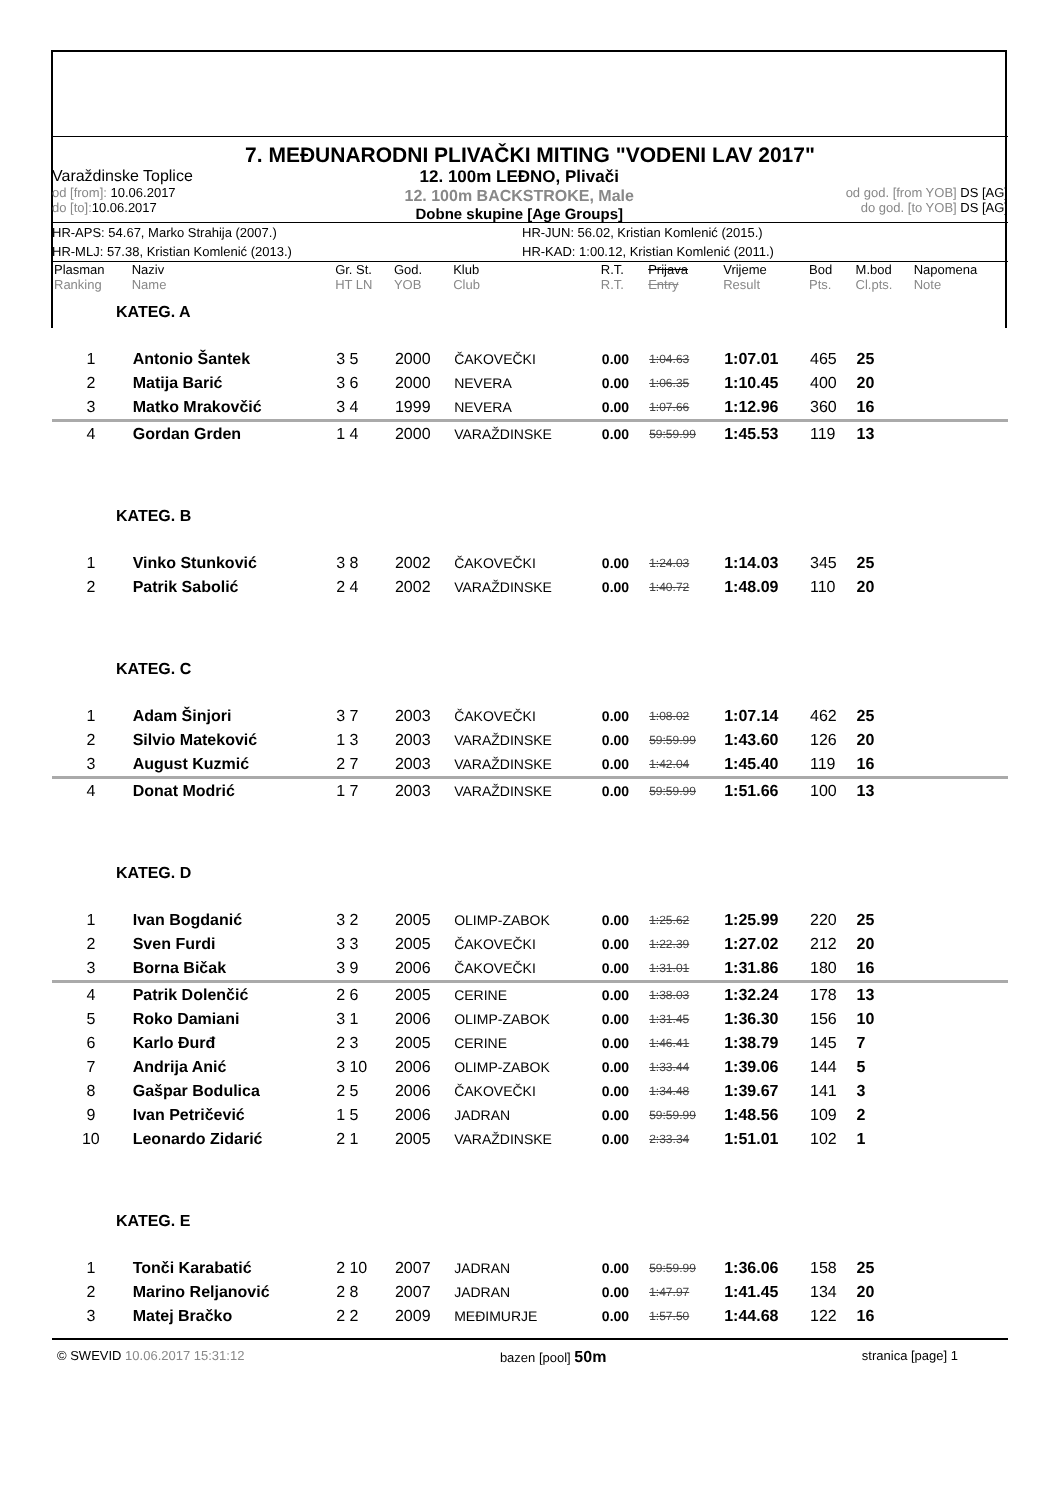7. MEĐUNARODNI PLIVAČKI MITING "VODENI LAV 2017"
Varaždinske Toplice
od [from]: 10.06.2017
do [to]: 10.06.2017
12. 100m LEĐNO, Plivači
12. 100m BACKSTROKE, Male
Dobne skupine [Age Groups]
od god. [from YOB] DS [AG]
do god. [to YOB] DS [AG]
HR-APS: 54.67, Marko Strahija (2007.) HR-JUN: 56.02, Kristian Komlenić (2015.)
HR-MLJ: 57.38, Kristian Komlenić (2013.) HR-KAD: 1:00.12, Kristian Komlenić (2011.)
| Plasman Ranking | Naziv Name | Gr. St. HT LN | God. YOB | Klub Club | R.T. R.T. | Prijava Entry | Vrijeme Result | Bod Pts. | M.bod Cl.pts. | Napomena Note |
| --- | --- | --- | --- | --- | --- | --- | --- | --- | --- | --- |
| KATEG. A | | | | | | | | | | |
| 1 | Antonio Šantek | 3 5 | 2000 | ČAKOVEČKI | 0.00 | 1:04.63 | 1:07.01 | 465 | 25 | |
| 2 | Matija Barić | 3 6 | 2000 | NEVERA | 0.00 | 1:06.35 | 1:10.45 | 400 | 20 | |
| 3 | Matko Mrakovčić | 3 4 | 1999 | NEVERA | 0.00 | 1:07.66 | 1:12.96 | 360 | 16 | |
| 4 | Gordan Grden | 1 4 | 2000 | VARAŽDINSKE | 0.00 | 59:59.99 | 1:45.53 | 119 | 13 | |
| KATEG. B | | | | | | | | | | |
| 1 | Vinko Stunković | 3 8 | 2002 | ČAKOVEČKI | 0.00 | 1:24.03 | 1:14.03 | 345 | 25 | |
| 2 | Patrik Sabolić | 2 4 | 2002 | VARAŽDINSKE | 0.00 | 1:40.72 | 1:48.09 | 110 | 20 | |
| KATEG. C | | | | | | | | | | |
| 1 | Adam Šinjori | 3 7 | 2003 | ČAKOVEČKI | 0.00 | 1:08.02 | 1:07.14 | 462 | 25 | |
| 2 | Silvio Mateković | 1 3 | 2003 | VARAŽDINSKE | 0.00 | 59:59.99 | 1:43.60 | 126 | 20 | |
| 3 | August Kuzmić | 2 7 | 2003 | VARAŽDINSKE | 0.00 | 1:42.04 | 1:45.40 | 119 | 16 | |
| 4 | Donat Modrić | 1 7 | 2003 | VARAŽDINSKE | 0.00 | 59:59.99 | 1:51.66 | 100 | 13 | |
| KATEG. D | | | | | | | | | | |
| 1 | Ivan Bogdanić | 3 2 | 2005 | OLIMP-ZABOK | 0.00 | 1:25.62 | 1:25.99 | 220 | 25 | |
| 2 | Sven Furdi | 3 3 | 2005 | ČAKOVEČKI | 0.00 | 1:22.39 | 1:27.02 | 212 | 20 | |
| 3 | Borna Bičak | 3 9 | 2006 | ČAKOVEČKI | 0.00 | 1:31.01 | 1:31.86 | 180 | 16 | |
| 4 | Patrik Dolenčić | 2 6 | 2005 | CERINE | 0.00 | 1:38.03 | 1:32.24 | 178 | 13 | |
| 5 | Roko Damiani | 3 1 | 2006 | OLIMP-ZABOK | 0.00 | 1:31.45 | 1:36.30 | 156 | 10 | |
| 6 | Karlo Đurđ | 2 3 | 2005 | CERINE | 0.00 | 1:46.41 | 1:38.79 | 145 | 7 | |
| 7 | Andrija Anić | 3 10 | 2006 | OLIMP-ZABOK | 0.00 | 1:33.44 | 1:39.06 | 144 | 5 | |
| 8 | Gašpar Bodulica | 2 5 | 2006 | ČAKOVEČKI | 0.00 | 1:34.48 | 1:39.67 | 141 | 3 | |
| 9 | Ivan Petričević | 1 5 | 2006 | JADRAN | 0.00 | 59:59.99 | 1:48.56 | 109 | 2 | |
| 10 | Leonardo Zidarić | 2 1 | 2005 | VARAŽDINSKE | 0.00 | 2:33.34 | 1:51.01 | 102 | 1 | |
| KATEG. E | | | | | | | | | | |
| 1 | Tonči Karabatić | 2 10 | 2007 | JADRAN | 0.00 | 59:59.99 | 1:36.06 | 158 | 25 | |
| 2 | Marino Reljanović | 2 8 | 2007 | JADRAN | 0.00 | 1:47.97 | 1:41.45 | 134 | 20 | |
| 3 | Matej Bračko | 2 2 | 2009 | MEĐIMURJE | 0.00 | 1:57.50 | 1:44.68 | 122 | 16 | |
© SWEVID 10.06.2017 15:31:12 bazen [pool] 50m
stranica [page] 1